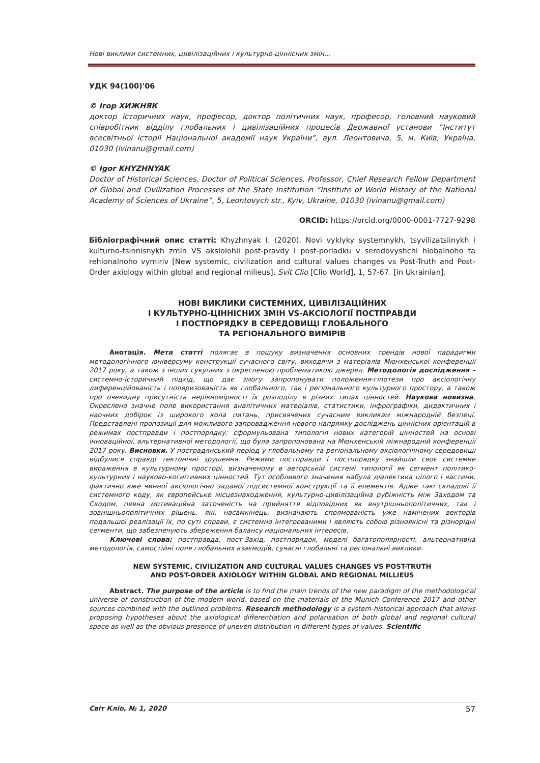Нові виклики системних, цивілізаційних і культурно-ціннісних змін…
УДК 94(100)'06
© Ігор ХИЖНЯК
доктор історичних наук, професор, доктор політичних наук, професор, головний науковий співробітник відділу глобальних і цивілізаційних процесів Державної установи “Інститут всесвітньої історії Національної академії наук України”, вул. Леонтовича, 5, м. Київ, Україна, 01030 (ivinanu@gmail.com)
© Igor KHYZHNYAK
Doctor of Historical Sciences, Doctor of Political Sciences, Professor, Chief Research Fellow Department of Global and Civilization Processes of the State Institution “Institute of World History of the National Academy of Sciences of Ukraine”, 5, Leontovych str., Kyiv, Ukraine, 01030 (ivinanu@gmail.com)
ORCID: https://orcid.org/0000-0001-7727-9298
Бібліографічний опис статті: Khyzhnyak I. (2020). Novi vyklyky systemnykh, tsyvilizatsiinykh i kulturno-tsinnisnykh zmin VS aksiolohii post-pravdy i post-poriadku v seredovyshchi hlobalnoho ta rehionalnoho vymiriv [New systemic, civilization and cultural values changes vs Post-Truth and Post-Order axiology within global and regional milieus]. Svit Clio [Clio World], 1, 57-67. [in Ukrainian].
НОВІ ВИКЛИКИ СИСТЕМНИХ, ЦИВІЛІЗАЦІЙНИХ
І КУЛЬТУРНО-ЦІННІСНИХ ЗМІН VS-АКСІОЛОГІЇ ПОСТПРАВДИ
І ПОСТПОРЯДКУ В СЕРЕДОВИЩІ ГЛОБАЛЬНОГО
ТА РЕГІОНАЛЬНОГО ВИМІРІВ
Анотація. Мета статті полягає в пошуку визначення основних трендів нової парадигми методологічного юніверсуму конструкції сучасного світу, виходячи з матеріалів Мюнхенської конференції 2017 року, а також з інших сукупних з окресленою проблематикою джерел. Методологія дослідження – системно-історичний підхід, що дає змогу запропонувати положення-гіпотези про аксіологічну диференційованість і поляризованість як глобального, так і регіонального культурного простору, а також про очевидну присутність нерівномірності їх розподілу в різних типах цінностей. Наукова новизна. Окреслено значне поле використання аналітичних матеріалів, статистики, інфрографіки, дидактичних і наочних добірок із широкого кола питань, присвячених сучасним викликам міжнародній безпеці. Представлені пропозиції для можливого запровадження нового напрямку досліджень ціннісних орієнтацій в режимах постправди і постпорядку; сформульована типологія нових категорій цінностей на основі інноваційної, альтернативної методології, що була запропонована на Мюнхенській міжнародній конференції 2017 року. Висновки. У пострадянський період у глобальному та регіональному аксіологічному середовищі відбулися справді тектонічні зрушення. Режими постправди і постпорядку знайшли своє системне вираження в культурному просторі, визначеному в авторській системі типології як сегмент політико-культурних і науково-когнітивних цінностей. Тут особливого значення набула діалектика цілого і частини, фактично вже чинної аксіологічно заданої підсистемної конструкції та її елементів. Адже такі складові її системного коду, як європейське місцезнаходження, культурно-цивілізаційна рубіжність між Заходом та Сходом, певна мотиваційна заточеність на прийняття відповідних як внутрішньополітичних, так і зовнішньополітичних рішень, які, насамкінець, визначають спрямованість уже намічених векторів подальшої реалізації їх, по суті справи, є системно інтегрованими і являють собою різноякісні та різнорідні сегменти, що забезпечують збереження балансу національних інтересів.
Ключові слова: постправда, пост-Захід, постпорядок, моделі багатополярності, альтернативна методологія, самостійні поля глобальних взаємодій, сучасні глобальні та регіональні виклики.
NEW SYSTEMIC, CIVILIZATION AND CULTURAL VALUES CHANGES VS POST-TRUTH
AND POST-ORDER AXIOLOGY WITHIN GLOBAL AND REGIONAL MILLIEUS
Abstract. The purpose of the article is to find the main trends of the new paradigm of the methodological universe of construction of the modern world, based on the materials of the Munich Conference 2017 and other sources combined with the outlined problems. Research methodology is a system-historical approach that allows proposing hypotheses about the axiological differentiation and polarisation of both global and regional cultural space as well as the obvious presence of uneven distribution in different types of values. Scientific
Світ Кліо, № 1, 2020 57